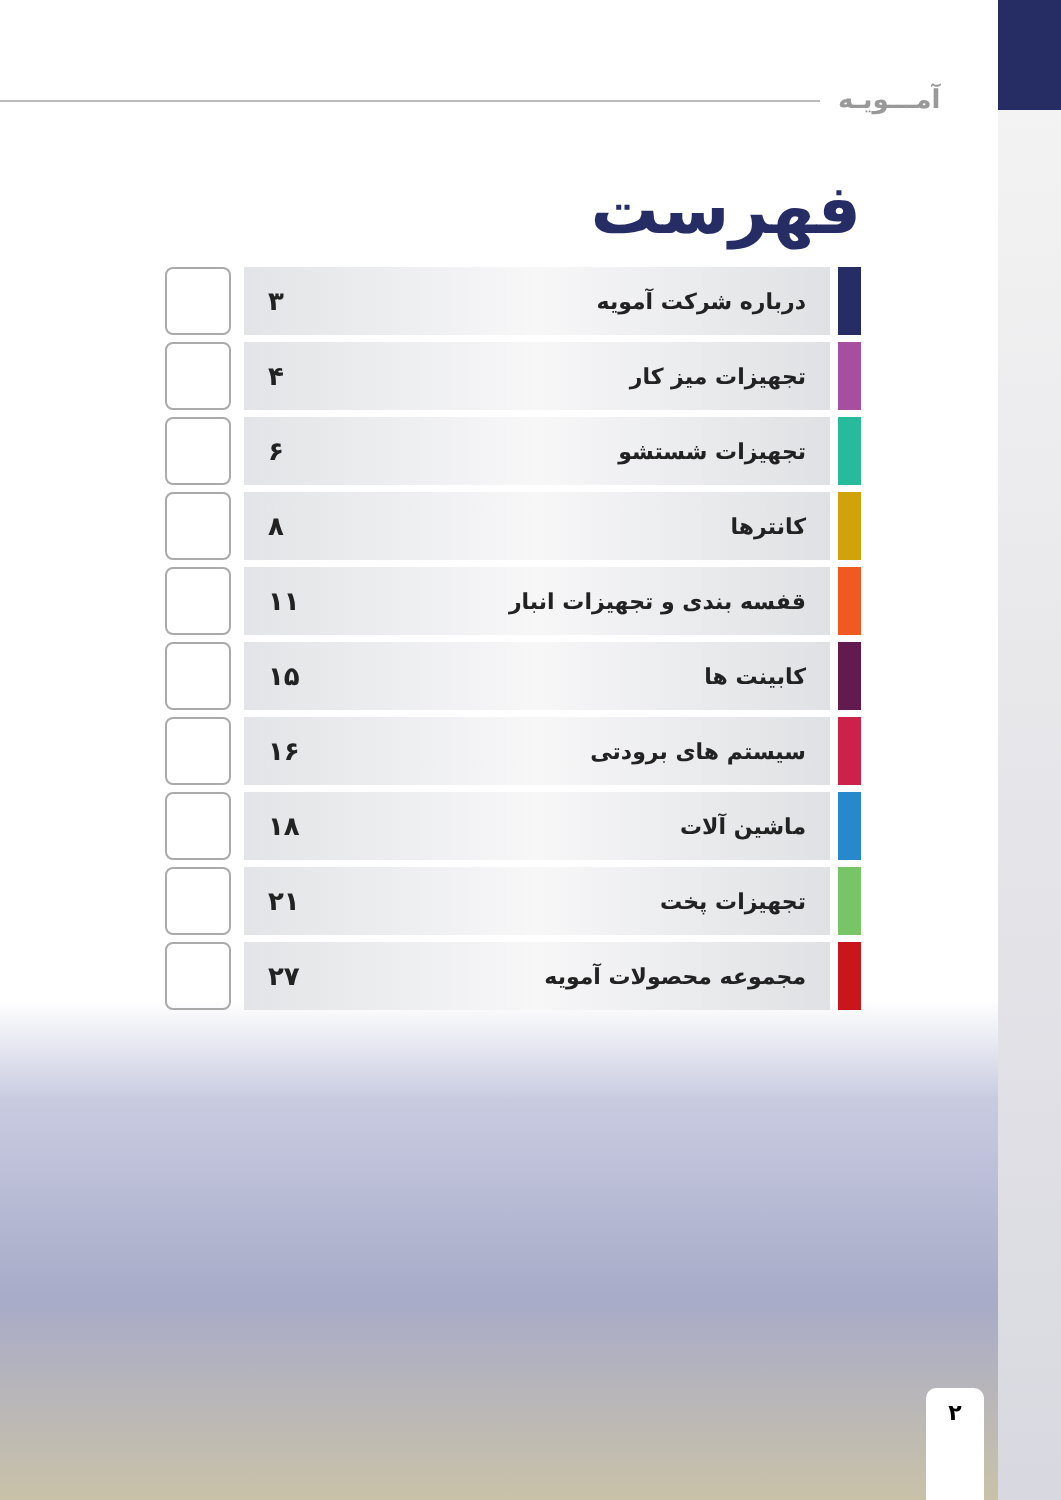آمـــویـه
فهرست
درباره شرکت آمویه ۳
تجهیزات میز کار ۴
تجهیزات شستشو ۶
کانترها ۸
قفسه بندی و تجهیزات انبار ۱۱
کابینت ها ۱۵
سیستم های برودتی ۱۶
ماشین آلات ۱۸
تجهیزات پخت ۲۱
مجموعه محصولات آمویه ۲۷
۲